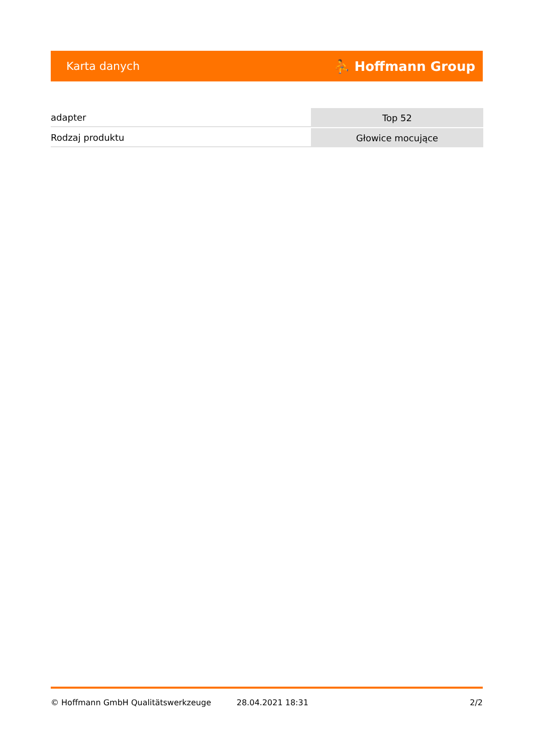Karta danych ⛹ Hoffmann Group
| adapter | Top 52 |
| Rodzaj produktu | Głowice mocujące |
© Hoffmann GmbH Qualitätswerkzeuge 28.04.2021 18:31 2/2